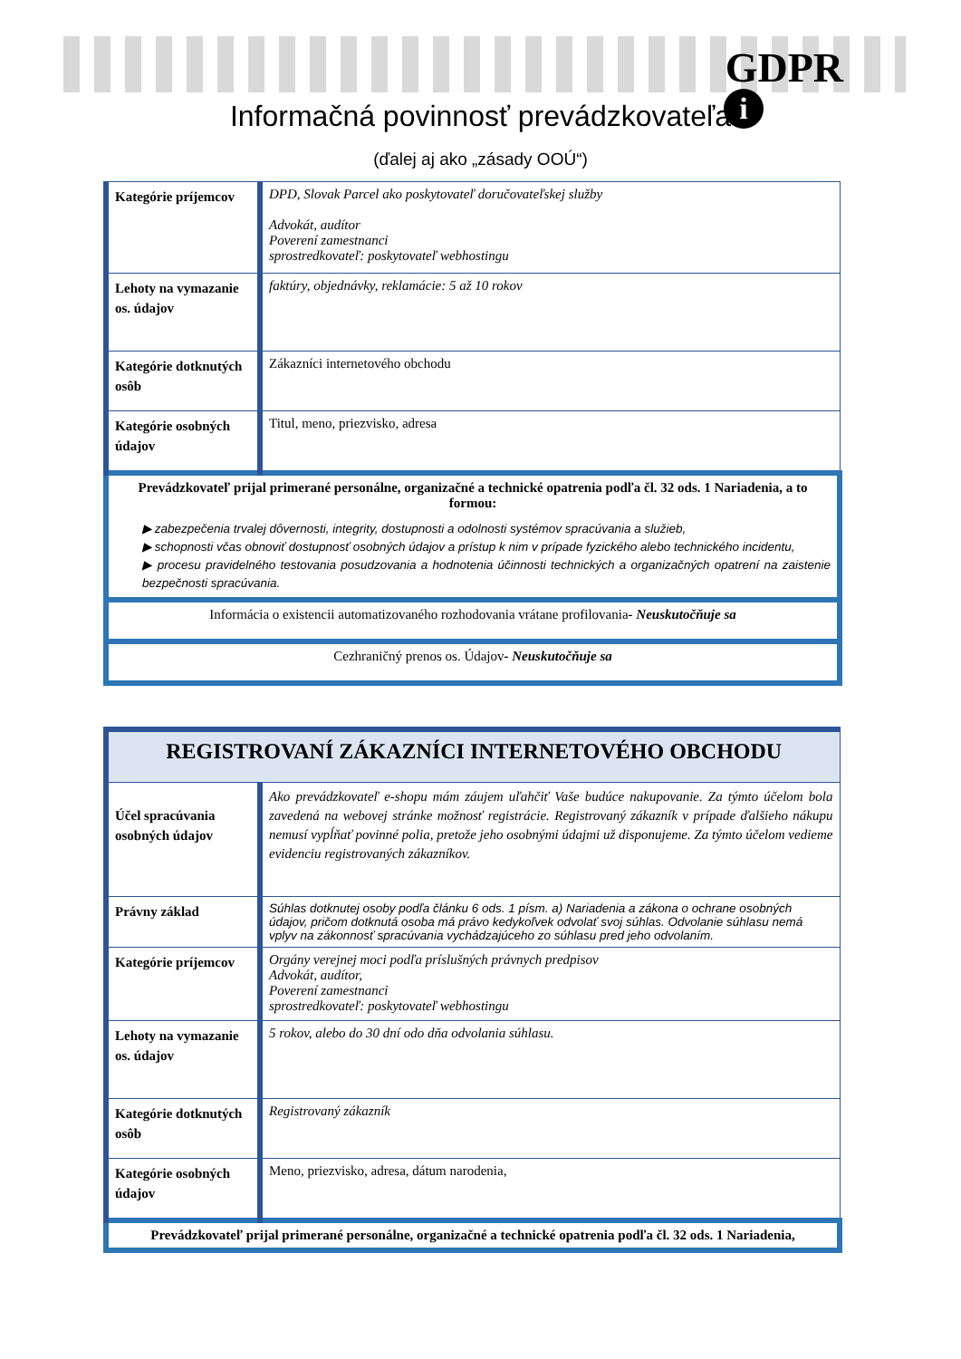GDPR
i Informačná povinnosť prevádzkovateľa
(ďalej aj ako „zásady OOÚ“)
| Kategórie príjemcov | DPD, Slovak Parcel ako poskytovateľ doručovateľskej služby Advokát, audítor Poverení zamestnanci sprostredkovateľ: poskytovateľ webhostingu |
| Lehoty na vymazanie os. údajov | faktúry, objednávky, reklamácie: 5 až 10 rokov |
| Kategórie dotknutých osôb | Zákazníci internetového obchodu |
| Kategórie osobných údajov | Titul, meno, priezvisko, adresa |
| Prevádzkovateľ prijal primerané personálne, organizačné a technické opatrenia podľa čl. 32 ods. 1 Nariadenia, a to formou: ▶ zabezpečenia trvalej dôvernosti, integrity, dostupnosti a odolnosti systémov spracúvania a služieb, ▶ schopnosti včas obnoviť dostupnosť osobných údajov a prístup k nim v prípade fyzického alebo technického incidentu, ▶ procesu pravidelného testovania posudzovania a hodnotenia účinnosti technických a organizačných opatrení na zaistenie bezpečnosti spracúvania. | |
| Informácia o existencii automatizovaného rozhodovania vrátane profilovania - Neuskutočňuje sa | |
| Cezhraničný prenos os. Údajov - Neuskutočňuje sa | |
| REGISTROVANÍ ZÁKAZNÍCI INTERNETOVÉHO OBCHODU | |
| Účel spracúvania osobných údajov | Ako prevádzkovateľ e-shopu mám záujem uľahčiť Vaše budúce nakupovanie. Za týmto účelom bola zavedená na webovej stránke možnosť registrácie. Registrovaný zákazník v prípade ďalšieho nákupu nemusí vypĺňať povinné polia, pretože jeho osobnými údajmi už disponujeme. Za týmto účelom vedieme evidenciu registrovaných zákazníkov. |
| Právny základ | Súhlas dotknutej osoby podľa článku 6 ods. 1 písm. a) Nariadenia a zákona o ochrane osobných údajov, pričom dotknutá osoba má právo kedykoľvek odvolať svoj súhlas. Odvolanie súhlasu nemá vplyv na zákonnosť spracúvania vychádzajúceho zo súhlasu pred jeho odvolaním. |
| Kategórie príjemcov | Orgány verejnej moci podľa príslušných právnych predpisov Advokát, audítor, Poverení zamestnanci sprostredkovateľ: poskytovateľ webhostingu |
| Lehoty na vymazanie os. údajov | 5 rokov, alebo do 30 dní odo dňa odvolania súhlasu. |
| Kategórie dotknutých osôb | Registrovaný zákazník |
| Kategórie osobných údajov | Meno, priezvisko, adresa, dátum narodenia, |
| Prevádzkovateľ prijal primerané personálne, organizačné a technické opatrenia podľa čl. 32 ods. 1 Nariadenia, | |